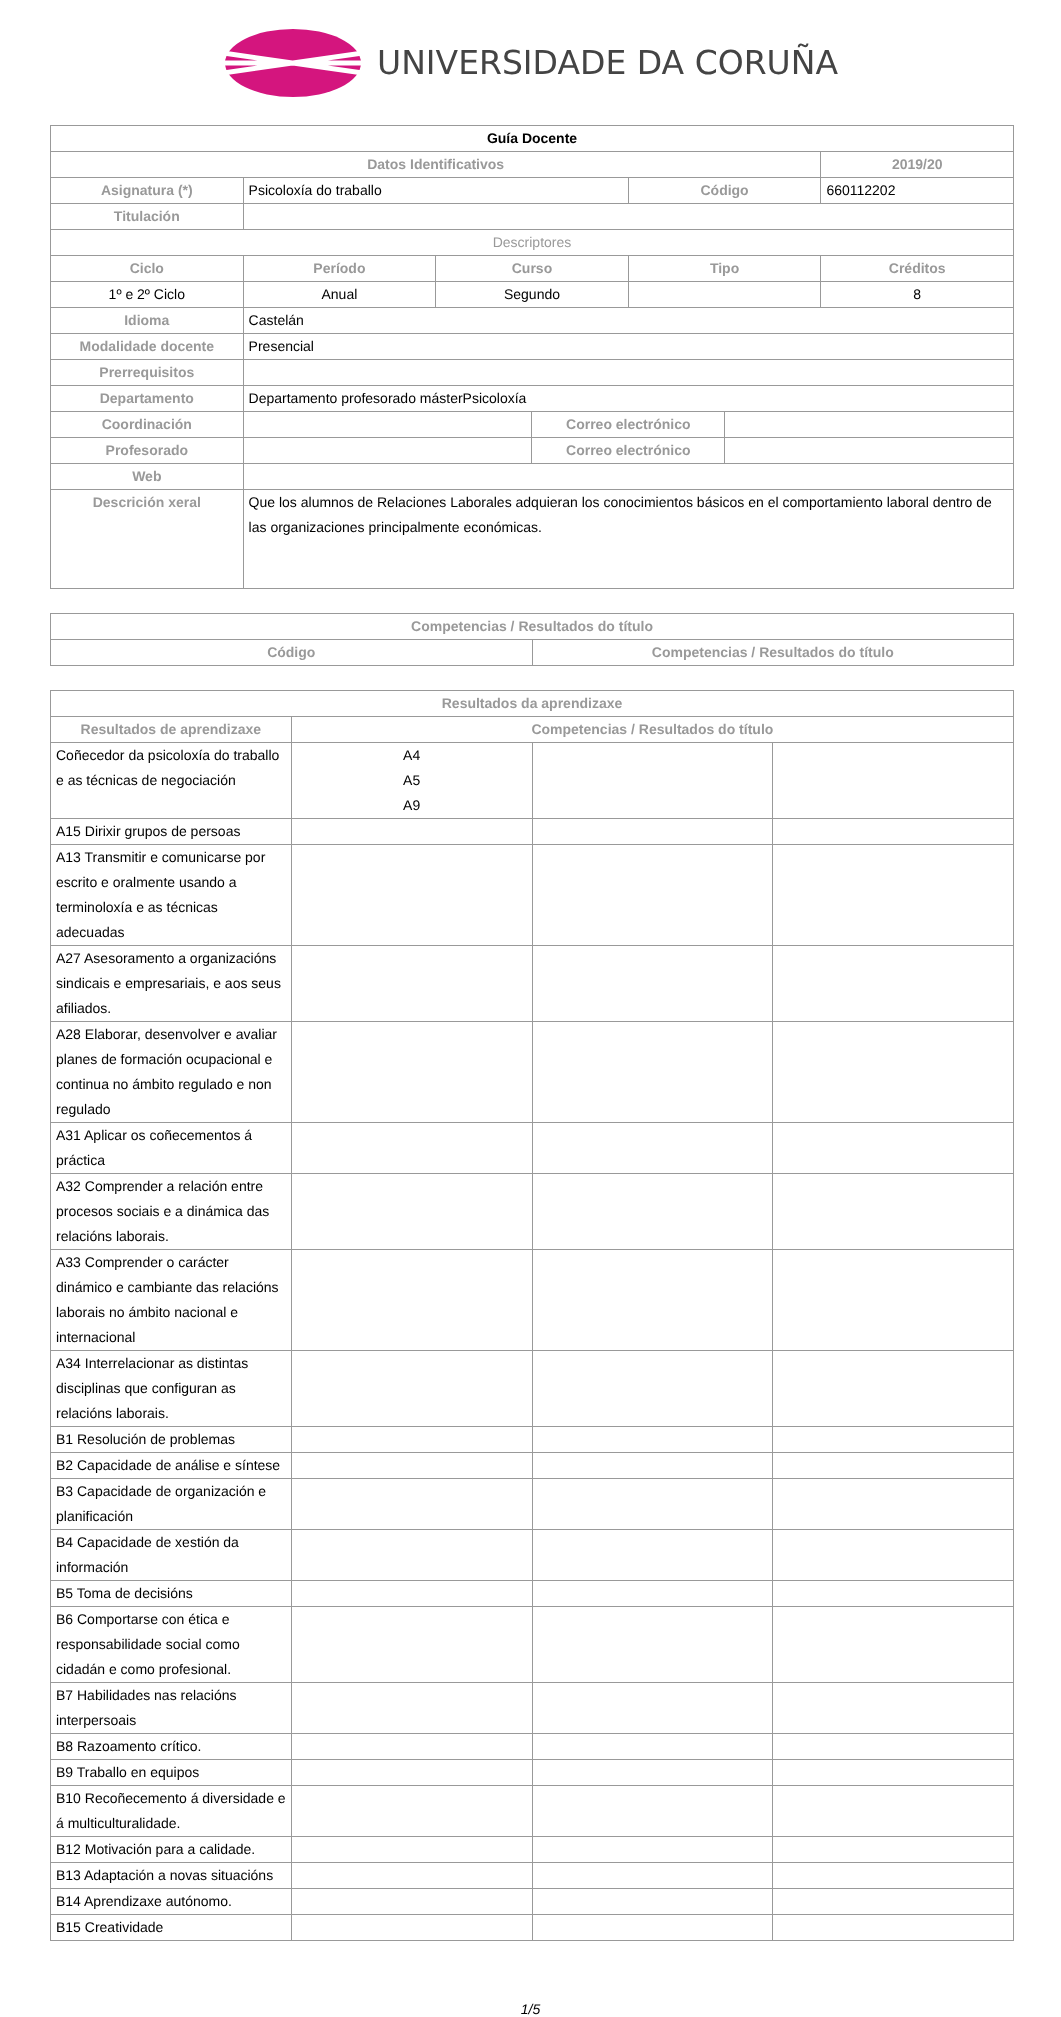UNIVERSIDADE DA CORUÑA
| Guía Docente | | | | | | |
| --- | --- | --- | --- | --- | --- | --- |
| Datos Identificativos | | | | | | 2019/20 |
| Asignatura (*) | Psicoloxía do traballo | | | Código | | 660112202 |
| Titulación | | | | | | |
| Descriptores | | | | | | |
| Ciclo | Período | Curso | | Tipo | | Créditos |
| 1º e 2º Ciclo | Anual | Segundo | | | | 8 |
| Idioma | Castelán | | | | | |
| Modalidade docente | Presencial | | | | | |
| Prerrequisitos | | | | | | |
| Departamento | Departamento profesorado másterPsicoloxía | | | | | |
| Coordinación | | | Correo electrónico | | | |
| Profesorado | | | Correo electrónico | | | |
| Web | | | | | | |
| Descrición xeral | Que los alumnos de Relaciones Laborales adquieran los conocimientos básicos en el comportamiento laboral dentro de las organizaciones principalmente económicas. | | | | | |
| Competencias / Resultados do título | |
| --- | --- |
| Código | Competencias / Resultados do título |
| Resultados da aprendizaxe | | | |
| --- | --- | --- | --- |
| Resultados de aprendizaxe | Competencias / Resultados do título | | |
| Coñecedor da psicoloxía do traballo e as técnicas de negociación | A4 A5 A9 | | |
| A15 Dirixir grupos de persoas | | | |
| A13 Transmitir e comunicarse por escrito e oralmente usando a terminoloxía e as técnicas adecuadas | | | |
| A27 Asesoramento a organizacións sindicais e empresariais, e aos seus afiliados. | | | |
| A28 Elaborar, desenvolver e avaliar planes de formación ocupacional e continua no ámbito regulado e non regulado | | | |
| A31 Aplicar os coñecementos á práctica | | | |
| A32 Comprender a relación entre procesos sociais e a dinámica das relacións laborais. | | | |
| A33 Comprender o carácter dinámico e cambiante das relacións laborais no ámbito nacional e internacional | | | |
| A34 Interrelacionar as distintas disciplinas que configuran as relacións laborais. | | | |
| B1 Resolución de problemas | | | |
| B2 Capacidade de análise e síntese | | | |
| B3 Capacidade de organización e planificación | | | |
| B4 Capacidade de xestión da información | | | |
| B5 Toma de decisións | | | |
| B6 Comportarse con ética e responsabilidade social como cidadán e como profesional. | | | |
| B7 Habilidades nas relacións interpersoais | | | |
| B8 Razoamento crítico. | | | |
| B9 Traballo en equipos | | | |
| B10 Recoñecemento á diversidade e á multiculturalidade. | | | |
| B12 Motivación para a calidade. | | | |
| B13 Adaptación a novas situacións | | | |
| B14 Aprendizaxe autónomo. | | | |
| B15 Creatividade | | | |
1/5